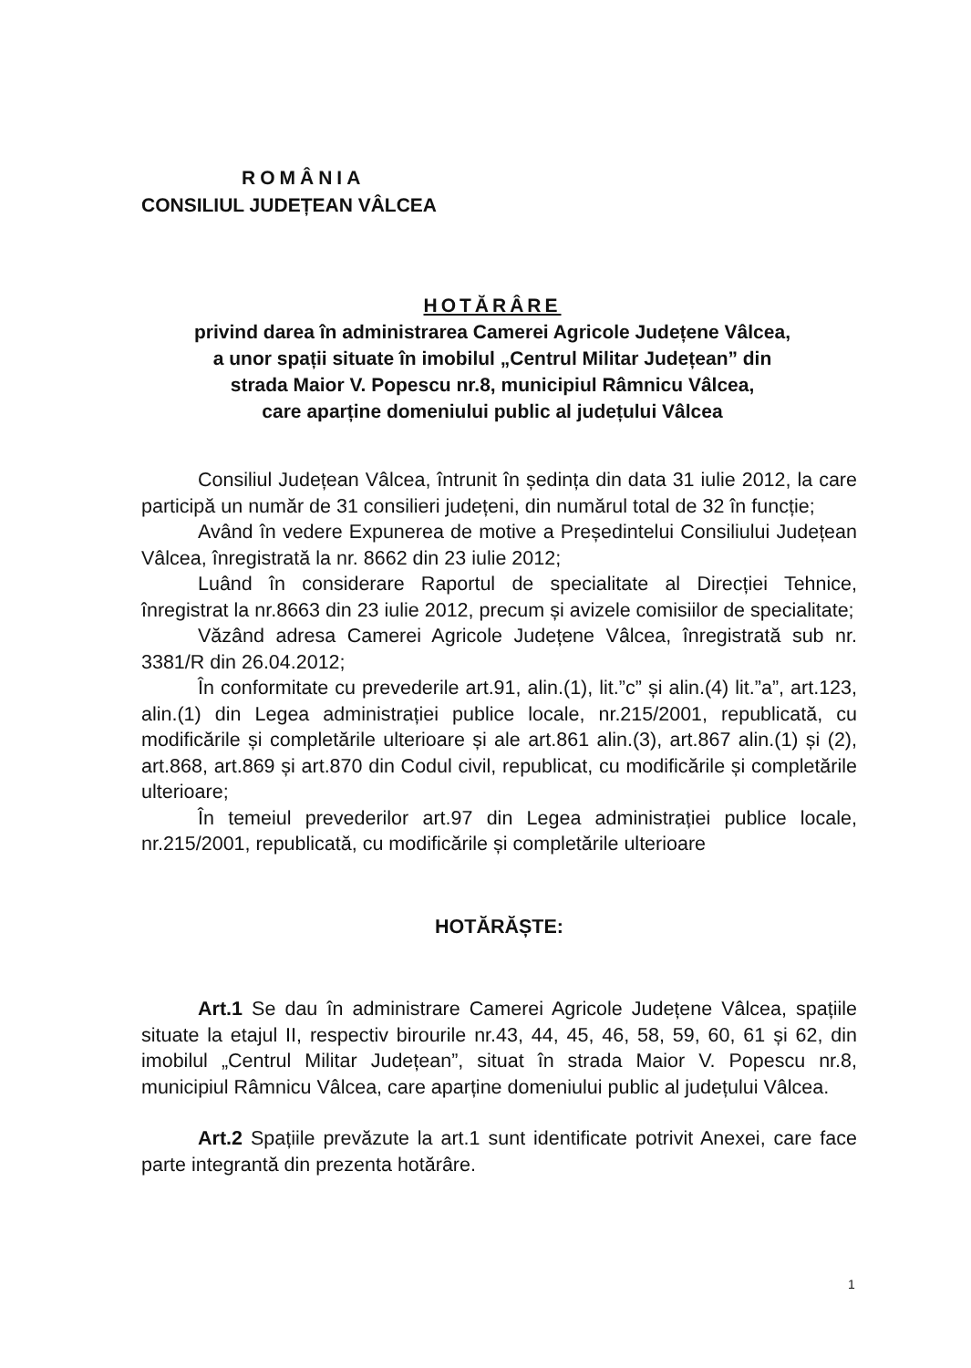ROMÂNIA
CONSILIUL JUDEȚEAN VÂLCEA
HOTĂRÂRE
privind darea în administrarea Camerei Agricole Județene Vâlcea,
a unor spații situate în imobilul „Centrul Militar Județean” din
strada Maior V. Popescu nr.8, municipiul Râmnicu Vâlcea,
care aparține domeniului public al județului Vâlcea
Consiliul Județean Vâlcea, întrunit în ședința din data 31 iulie 2012, la care participă un număr de 31 consilieri județeni, din numărul total de 32 în funcție;
Având în vedere Expunerea de motive a Președintelui Consiliului Județean Vâlcea, înregistrată la nr. 8662 din 23 iulie 2012;
Luând în considerare Raportul de specialitate al Direcției Tehnice, înregistrat la nr.8663 din 23 iulie 2012, precum și avizele comisiilor de specialitate;
Văzând adresa Camerei Agricole Județene Vâlcea, înregistrată sub nr. 3381/R din 26.04.2012;
În conformitate cu prevederile art.91, alin.(1), lit.”c” și alin.(4) lit.”a”, art.123, alin.(1) din Legea administrației publice locale, nr.215/2001, republicată, cu modificările și completările ulterioare și ale art.861 alin.(3), art.867 alin.(1) și (2), art.868, art.869 și art.870 din Codul civil, republicat, cu modificările și completările ulterioare;
În temeiul prevederilor art.97 din Legea administrației publice locale, nr.215/2001, republicată, cu modificările și completările ulterioare
HOTĂRĂȘTE:
Art.1 Se dau în administrare Camerei Agricole Județene Vâlcea, spațiile situate la etajul II, respectiv birourile nr.43, 44, 45, 46, 58, 59, 60, 61 și 62, din imobilul „Centrul Militar Județean”, situat în strada Maior V. Popescu nr.8, municipiul Râmnicu Vâlcea, care aparține domeniului public al județului Vâlcea.
Art.2 Spațiile prevăzute la art.1 sunt identificate potrivit Anexei, care face parte integrantă din prezenta hotărâre.
1